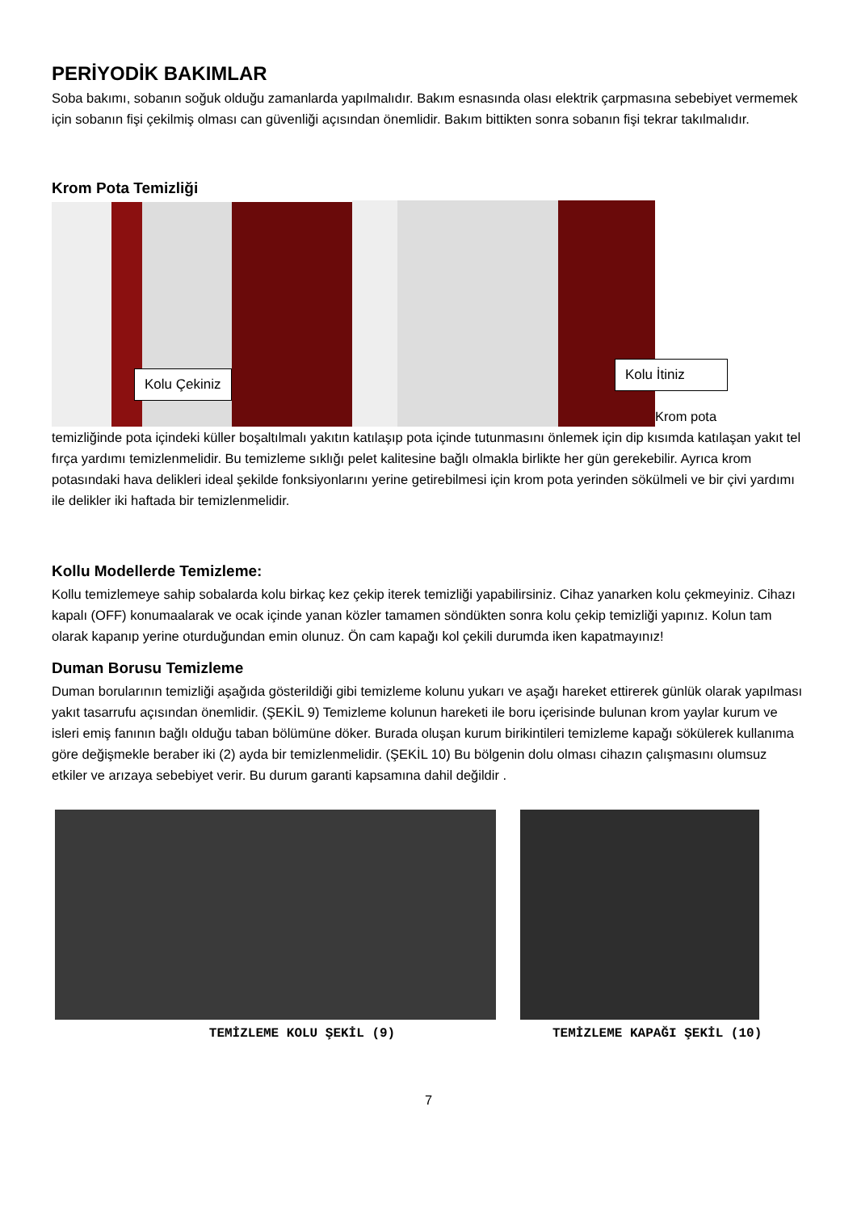PERİYODİK BAKIMLAR
Soba bakımı, sobanın soğuk olduğu zamanlarda yapılmalıdır. Bakım esnasında olası elektrik çarpmasına sebebiyet vermemek için sobanın fişi çekilmiş olması can güvenliği açısından önemlidir. Bakım bittikten sonra sobanın fişi tekrar takılmalıdır.
Krom Pota Temizliği
Kolu Çekiniz
Kolu İtiniz
Krom pota
temizliğinde pota içindeki küller boşaltılmalı yakıtın katılaşıp pota içinde tutunmasını önlemek için dip kısımda katılaşan yakıt tel fırça yardımı temizlenmelidir. Bu temizleme sıklığı pelet kalitesine bağlı olmakla birlikte her gün gerekebilir. Ayrıca krom potasındaki hava delikleri ideal şekilde fonksiyonlarını yerine getirebilmesi için krom pota yerinden sökülmeli ve bir çivi yardımı ile delikler iki haftada bir temizlenmelidir.
Kollu Modellerde Temizleme:
Kollu temizlemeye sahip sobalarda kolu birkaç kez çekip iterek temizliği yapabilirsiniz. Cihaz yanarken kolu çekmeyiniz. Cihazı kapalı (OFF) konumaalarak ve ocak içinde yanan közler tamamen söndükten sonra kolu çekip temizliği yapınız. Kolun tam olarak kapanıp yerine oturduğundan emin olunuz. Ön cam kapağı kol çekili durumda iken kapatmayınız!
Duman Borusu Temizleme
Duman borularının temizliği aşağıda gösterildiği gibi temizleme kolunu yukarı ve aşağı hareket ettirerek günlük olarak yapılması yakıt tasarrufu açısından önemlidir. (ŞEKİL 9) Temizleme kolunun hareketi ile boru içerisinde bulunan krom yaylar kurum ve isleri emiş fanının bağlı olduğu taban bölümüne döker. Burada oluşan kurum birikintileri temizleme kapağı sökülerek kullanıma göre değişmekle beraber iki (2) ayda bir temizlenmelidir. (ŞEKİL 10) Bu bölgenin dolu olması cihazın çalışmasını olumsuz etkiler ve arızaya sebebiyet verir. Bu durum garanti kapsamına dahil değildir .
TEMİZLEME KOLU ŞEKİL (9) TEMİZLEME KAPAĞI ŞEKİL (10)
7